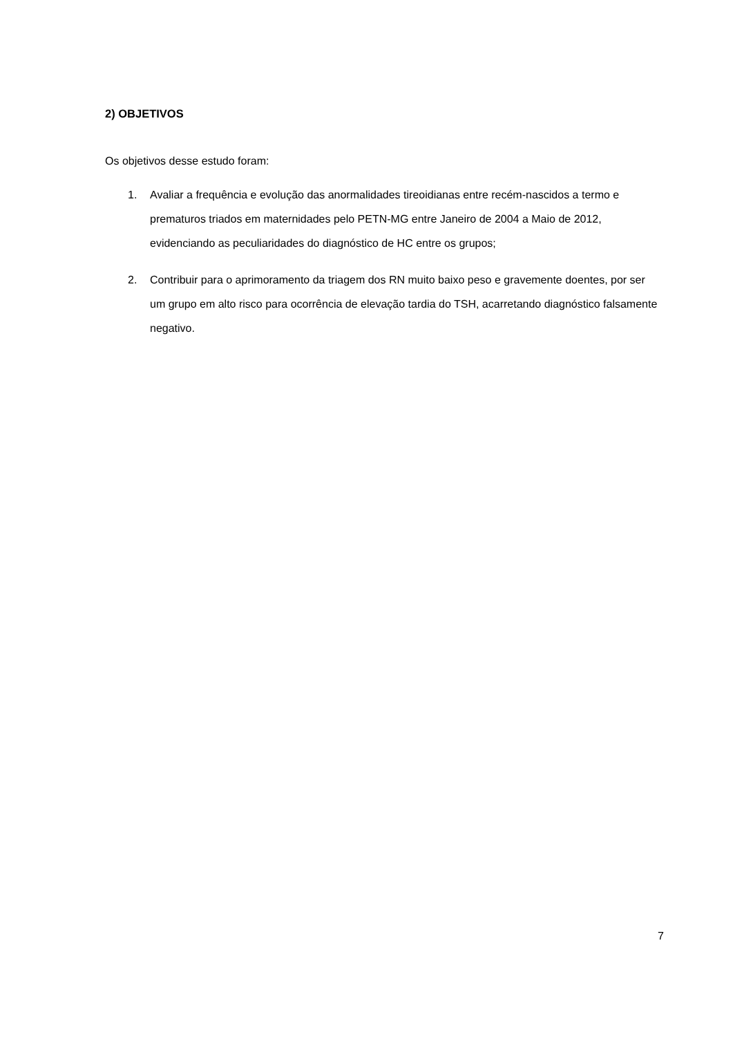2) OBJETIVOS
Os objetivos desse estudo foram:
1. Avaliar a frequência e evolução das anormalidades tireoidianas entre recém-nascidos a termo e prematuros triados em maternidades pelo PETN-MG entre Janeiro de 2004 a Maio de 2012, evidenciando as peculiaridades do diagnóstico de HC entre os grupos;
2. Contribuir para o aprimoramento da triagem dos RN muito baixo peso e gravemente doentes, por ser um grupo em alto risco para ocorrência de elevação tardia do TSH, acarretando diagnóstico falsamente negativo.
7